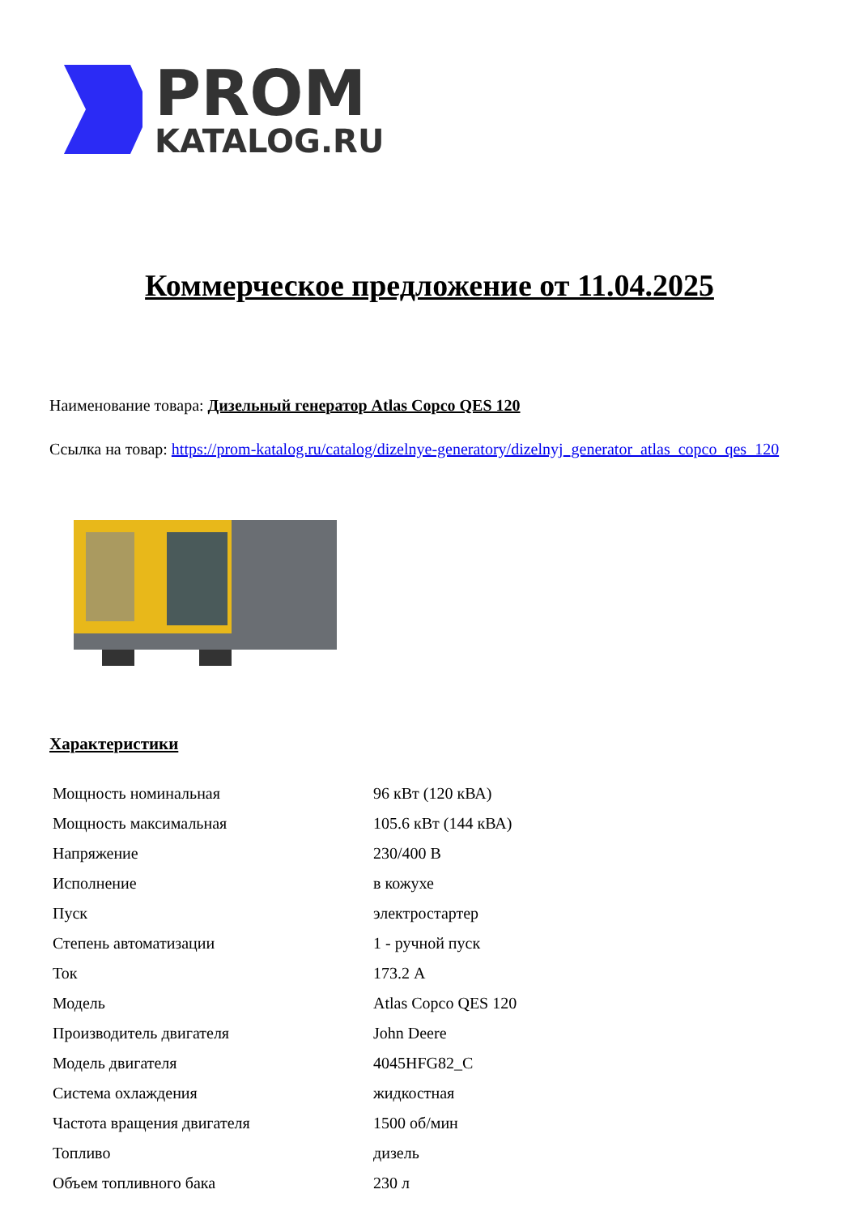PROM
KATALOG.RU
Коммерческое предложение от 11.04.2025
Наименование товара: Дизельный генератор Atlas Copco QES 120
Ссылка на товар: https://prom-katalog.ru/catalog/dizelnye-generatory/dizelnyj_generator_atlas_copco_qes_120
Характеристики
| Мощность номинальная | 96 кВт (120 кВА) |
| Мощность максимальная | 105.6 кВт (144 кВА) |
| Напряжение | 230/400 В |
| Исполнение | в кожухе |
| Пуск | электростартер |
| Степень автоматизации | 1 - ручной пуск |
| Ток | 173.2 А |
| Модель | Atlas Copco QES 120 |
| Производитель двигателя | John Deere |
| Модель двигателя | 4045HFG82_C |
| Система охлаждения | жидкостная |
| Частота вращения двигателя | 1500 об/мин |
| Топливо | дизель |
| Объем топливного бака | 230 л |